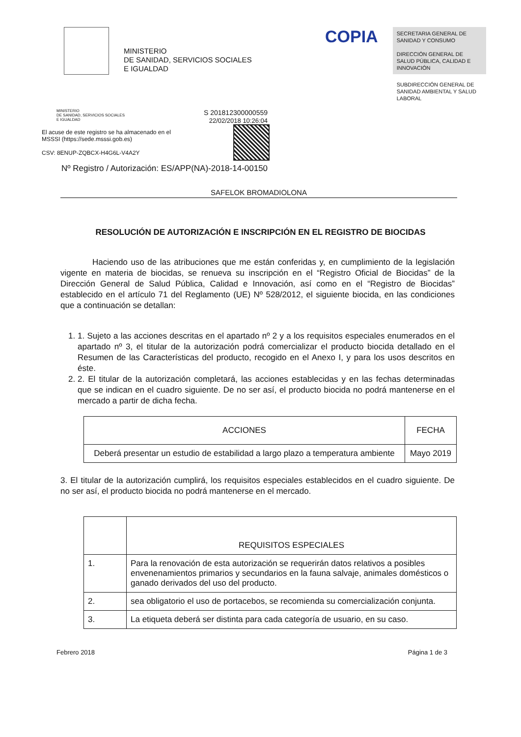MINISTERIO
DE SANIDAD, SERVICIOS SOCIALES
E IGUALDAD
COPIA
SECRETARIA GENERAL DE SANIDAD Y CONSUMO
DIRECCIÓN GENERAL DE SALUD PÚBLICA, CALIDAD E INNOVACIÓN
SUBDIRECCIÓN GENERAL DE SANIDAD AMBIENTAL Y SALUD LABORAL
MINISTERIO
DE SANIDAD, SERVICIOS SOCIALES
E IGUALDAD
El acuse de este registro se ha almacenado en el MSSSI (https://sede.msssi.gob.es)
CSV: 8ENUP-ZQBCX-H4G6L-V4A2Y
S 201812300000559
22/02/2018 10:26:04
Nº Registro / Autorización: ES/APP(NA)-2018-14-00150
SAFELOK BROMADIOLONA
RESOLUCIÓN DE AUTORIZACIÓN E INSCRIPCIÓN EN EL REGISTRO DE BIOCIDAS
Haciendo uso de las atribuciones que me están conferidas y, en cumplimiento de la legislación vigente en materia de biocidas, se renueva su inscripción en el “Registro Oficial de Biocidas” de la Dirección General de Salud Pública, Calidad e Innovación, así como en el “Registro de Biocidas” establecido en el artículo 71 del Reglamento (UE) Nº 528/2012, el siguiente biocida, en las condiciones que a continuación se detallan:
1. 1. Sujeto a las acciones descritas en el apartado nº 2 y a los requisitos especiales enumerados en el apartado nº 3, el titular de la autorización podrá comercializar el producto biocida detallado en el Resumen de las Características del producto, recogido en el Anexo I, y para los usos descritos en éste.
2. 2. El titular de la autorización completará, las acciones establecidas y en las fechas determinadas que se indican en el cuadro siguiente. De no ser así, el producto biocida no podrá mantenerse en el mercado a partir de dicha fecha.
| ACCIONES | FECHA |
| --- | --- |
| Deberá presentar un estudio de estabilidad a largo plazo a temperatura ambiente | Mayo 2019 |
3. El titular de la autorización cumplirá, los requisitos especiales establecidos en el cuadro siguiente. De no ser así, el producto biocida no podrá mantenerse en el mercado.
| | REQUISITOS ESPECIALES |
| --- | --- |
| 1. | Para la renovación de esta autorización se requerirán datos relativos a posibles envenenamientos primarios y secundarios en la fauna salvaje, animales domésticos o ganado derivados del uso del producto. |
| 2. | sea obligatorio el uso de portacebos, se recomienda su comercialización conjunta. |
| 3. | La etiqueta deberá ser distinta para cada categoría de usuario, en su caso. |
Febrero 2018 Página 1 de 3